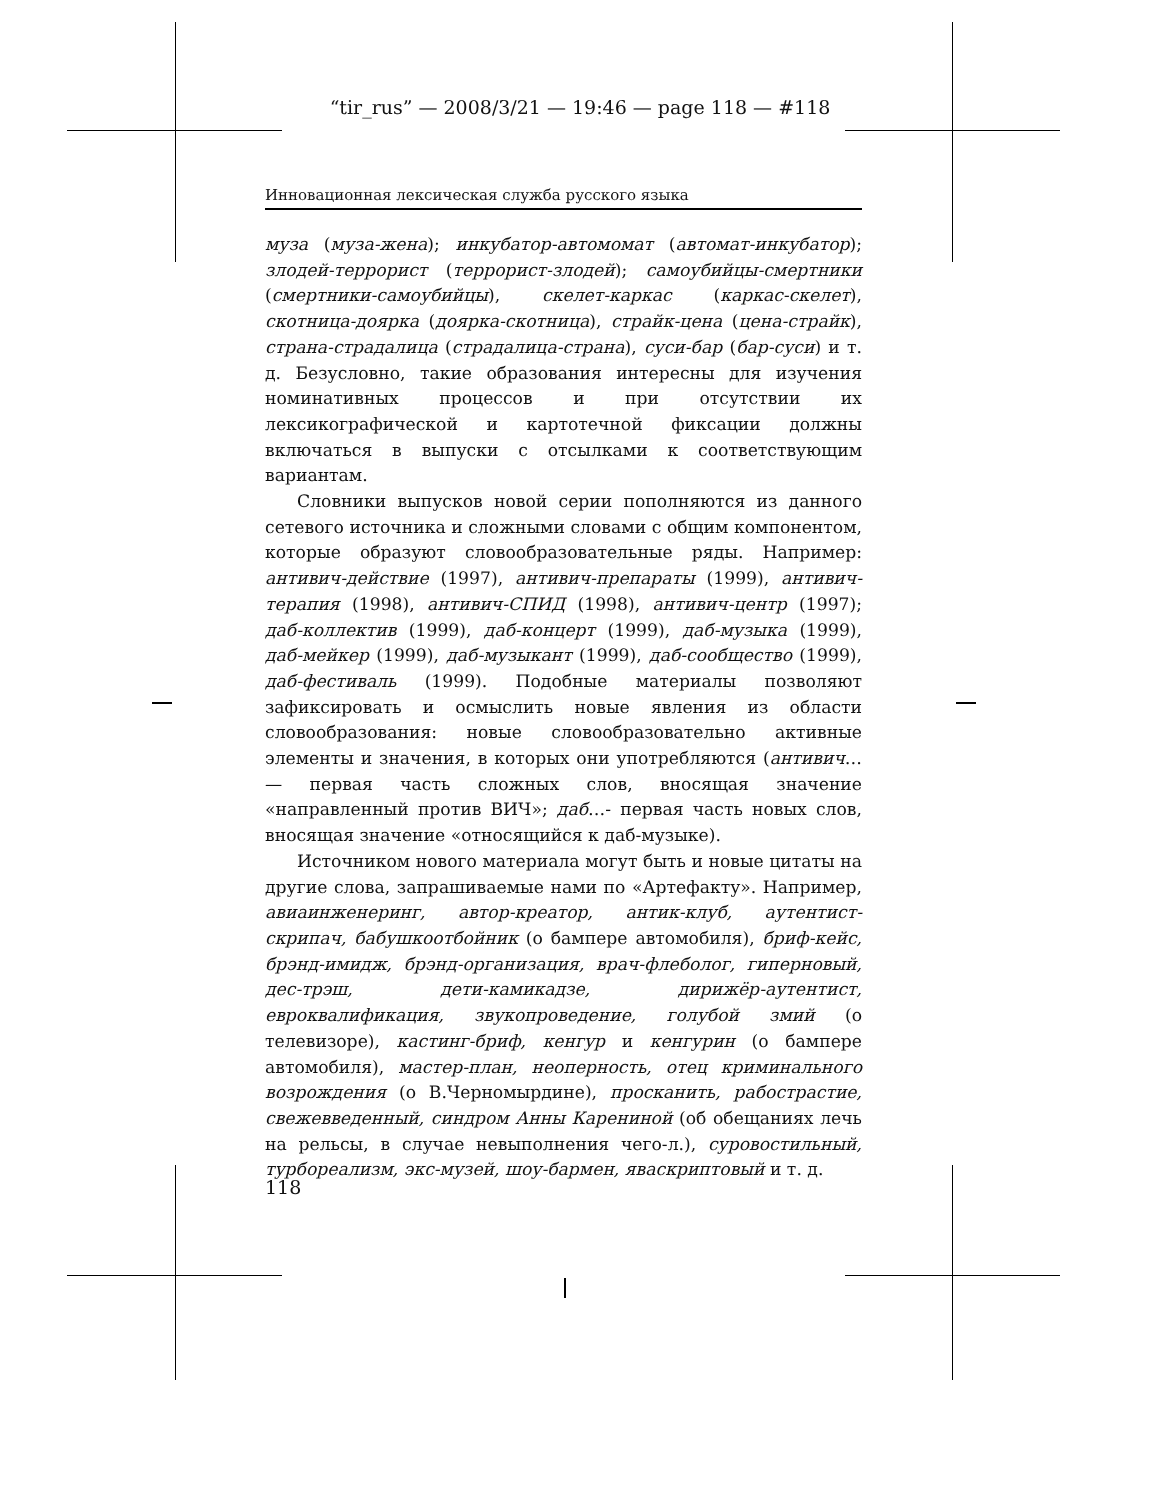“tir_rus” — 2008/3/21 — 19:46 — page 118 — #118
Инновационная лексическая служба русского языка
муза (муза-жена); инкубатор-автомомат (автомат-инкубатор); злодей-террорист (террорист-злодей); самоубийцы-смертники (смертники-самоубийцы), скелет-каркас (каркас-скелет), скотница-доярка (доярка-скотница), страйк-цена (цена-страйк), страна-страдалица (страдалица-страна), суси-бар (бар-суси) и т. д. Безусловно, такие образования интересны для изучения номинативных процессов и при отсутствии их лексикографической и картотечной фиксации должны включаться в выпуски с отсылками к соответствующим вариантам.
Словники выпусков новой серии пополняются из данного сетевого источника и сложными словами с общим компонентом, которые образуют словообразовательные ряды. Например: антивич-действие (1997), антивич-препараты (1999), антивич-терапия (1998), антивич-СПИД (1998), антивич-центр (1997); даб-коллектив (1999), даб-концерт (1999), даб-музыка (1999), даб-мейкер (1999), даб-музыкант (1999), даб-сообщество (1999), даб-фестиваль (1999). Подобные материалы позволяют зафиксировать и осмыслить новые явления из области словообразования: новые словообразовательно активные элементы и значения, в которых они употребляются (антивич… — первая часть сложных слов, вносящая значение «направленный против ВИЧ»; даб…- первая часть новых слов, вносящая значение «относящийся к даб-музыке).
Источником нового материала могут быть и новые цитаты на другие слова, запрашиваемые нами по «Артефакту». Например, авиаинженеринг, автор-креатор, антик-клуб, аутентист-скрипач, бабушкоотбойник (о бампере автомобиля), бриф-кейс, брэнд-имидж, брэнд-организация, врач-флеболог, гиперновый, дес-трэш, дети-камикадзе, дирижёр-аутентист, евроквалификация, звукопроведение, голубой змий (о телевизоре), кастинг-бриф, кенгур и кенгурин (о бампере автомобиля), мастер-план, неоперность, отец криминального возрождения (о В.Черномырдине), просканить, рабострастие, свежевведенный, синдром Анны Карениной (об обещаниях лечь на рельсы, в случае невыполнения чего-л.), суровостильный, турбореализм, экс-музей, шоу-бармен, яваскриптовый и т. д.
118